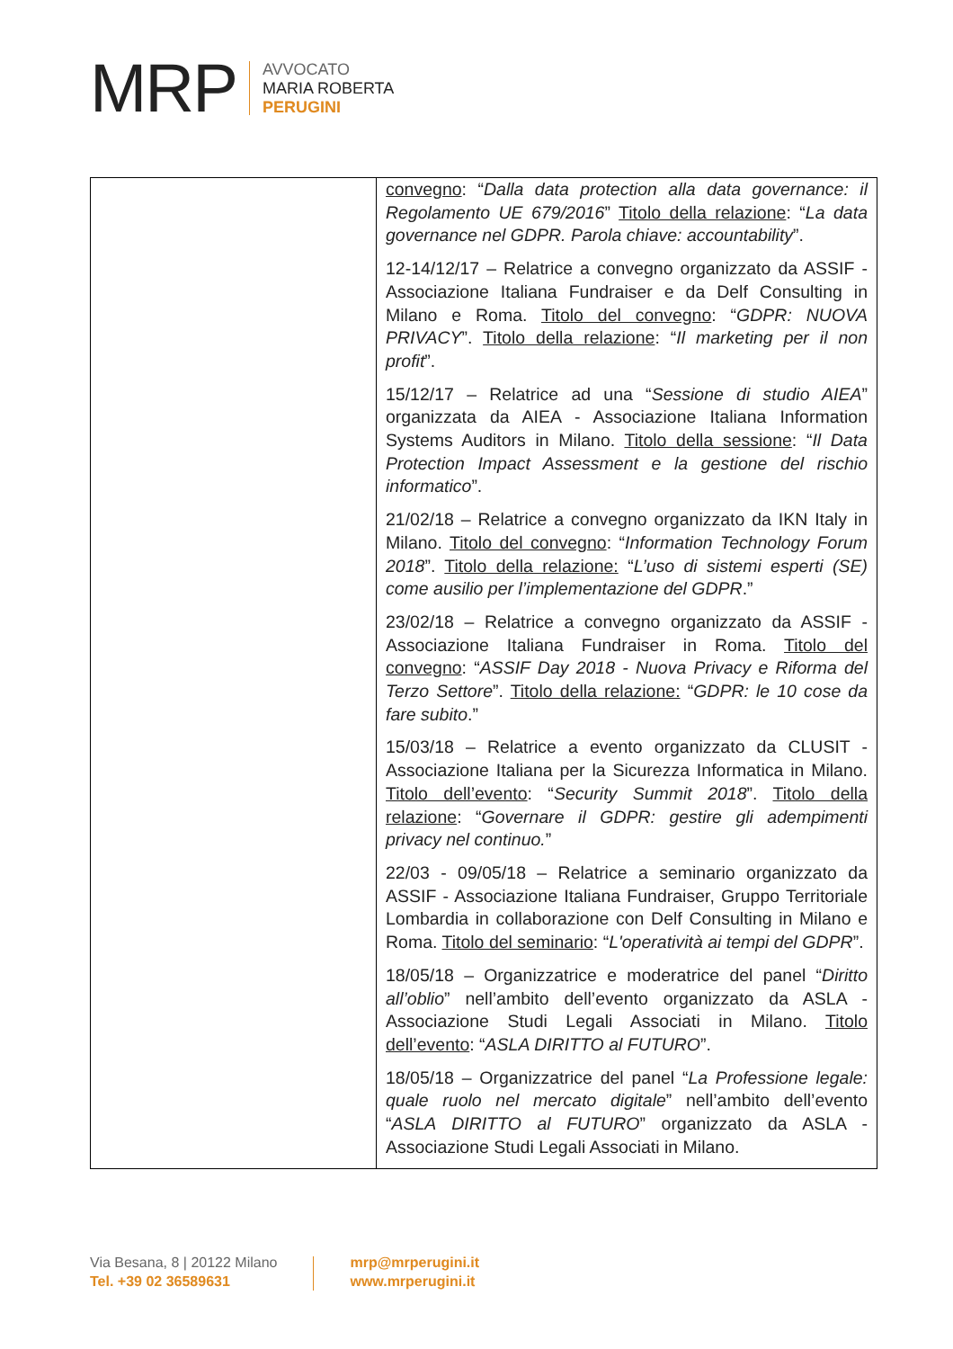MRP
AVVOCATO
MARIA ROBERTA
PERUGINI
| | convegno : “ Dalla data protection alla data governance: il Regolamento UE 679/2016 ” Titolo della relazione : “ La data governance nel GDPR. Parola chiave: accountability ”. 12-14/12/17 – Relatrice a convegno organizzato da ASSIF - Associazione Italiana Fundraiser e da Delf Consulting in Milano e Roma. Titolo del convegno : “ GDPR: NUOVA PRIVACY ”. Titolo della relazione : “ Il marketing per il non profit ”. 15/12/17 – Relatrice ad una “ Sessione di studio AIEA ” organizzata da AIEA - Associazione Italiana Information Systems Auditors in Milano. Titolo della sessione : “ Il Data Protection Impact Assessment e la gestione del rischio informatico ”. 21/02/18 – Relatrice a convegno organizzato da IKN Italy in Milano. Titolo del convegno : “ Information Technology Forum 2018 ”. Titolo della relazione: “ L’uso di sistemi esperti (SE) come ausilio per l’implementazione del GDPR .” 23/02/18 – Relatrice a convegno organizzato da ASSIF - Associazione Italiana Fundraiser in Roma. Titolo del convegno : “ ASSIF Day 2018 - Nuova Privacy e Riforma del Terzo Settore ”. Titolo della relazione: “ GDPR: le 10 cose da fare subito .” 15/03/18 – Relatrice a evento organizzato da CLUSIT - Associazione Italiana per la Sicurezza Informatica in Milano. Titolo dell’evento : “ Security Summit 2018 ”. Titolo della relazione : “ Governare il GDPR: gestire gli adempimenti privacy nel continuo. ” 22/03 - 09/05/18 – Relatrice a seminario organizzato da ASSIF - Associazione Italiana Fundraiser, Gruppo Territoriale Lombardia in collaborazione con Delf Consulting in Milano e Roma. Titolo del seminario : “ L'operatività ai tempi del GDPR ”. 18/05/18 – Organizzatrice e moderatrice del panel “ Diritto all’oblio ” nell’ambito dell’evento organizzato da ASLA - Associazione Studi Legali Associati in Milano. Titolo dell’evento : “ ASLA DIRITTO al FUTURO ”. 18/05/18 – Organizzatrice del panel “ La Professione legale: quale ruolo nel mercato digitale ” nell’ambito dell’evento “ ASLA DIRITTO al FUTURO ” organizzato da ASLA - Associazione Studi Legali Associati in Milano. |
Via Besana, 8 | 20122 Milano
Tel. +39 02 36589631
mrp@mrperugini.it
www.mrperugini.it